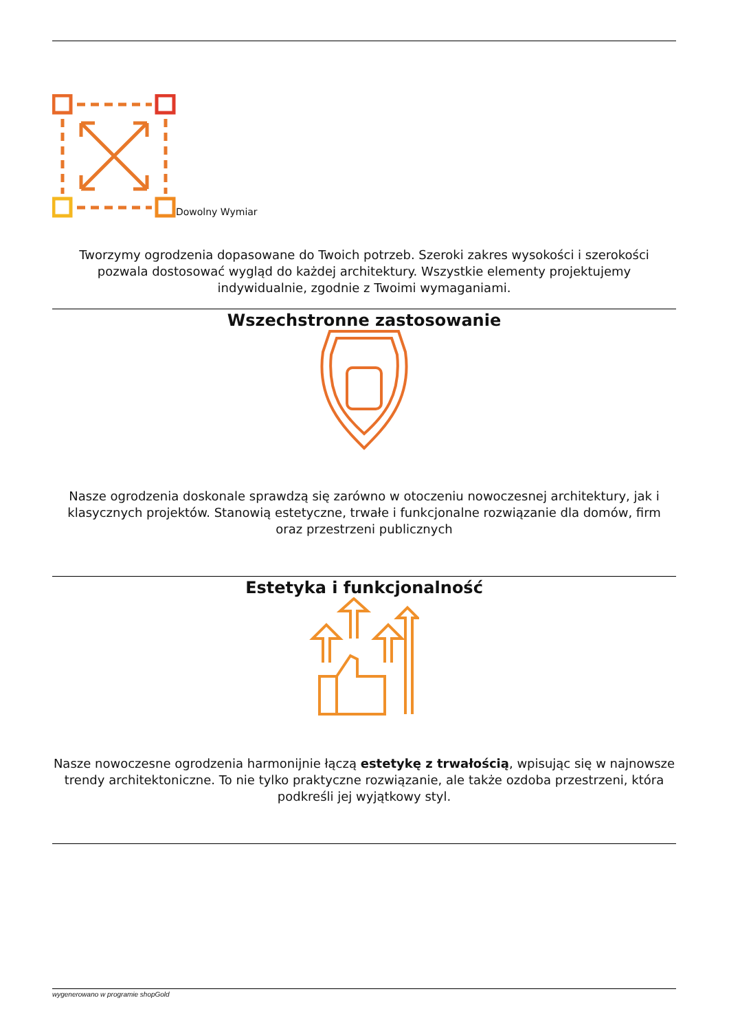Dowolny Wymiar
Tworzymy ogrodzenia dopasowane do Twoich potrzeb. Szeroki zakres wysokości i szerokości pozwala dostosować wygląd do każdej architektury. Wszystkie elementy projektujemy indywidualnie, zgodnie z Twoimi wymaganiami.
Wszechstronne zastosowanie
Nasze ogrodzenia doskonale sprawdzą się zarówno w otoczeniu nowoczesnej architektury, jak i klasycznych projektów. Stanowią estetyczne, trwałe i funkcjonalne rozwiązanie dla domów, firm oraz przestrzeni publicznych
Estetyka i funkcjonalność
Nasze nowoczesne ogrodzenia harmonijnie łączą estetykę z trwałością, wpisując się w najnowsze trendy architektoniczne. To nie tylko praktyczne rozwiązanie, ale także ozdoba przestrzeni, która podkreśli jej wyjątkowy styl.
wygenerowano w programie shopGold